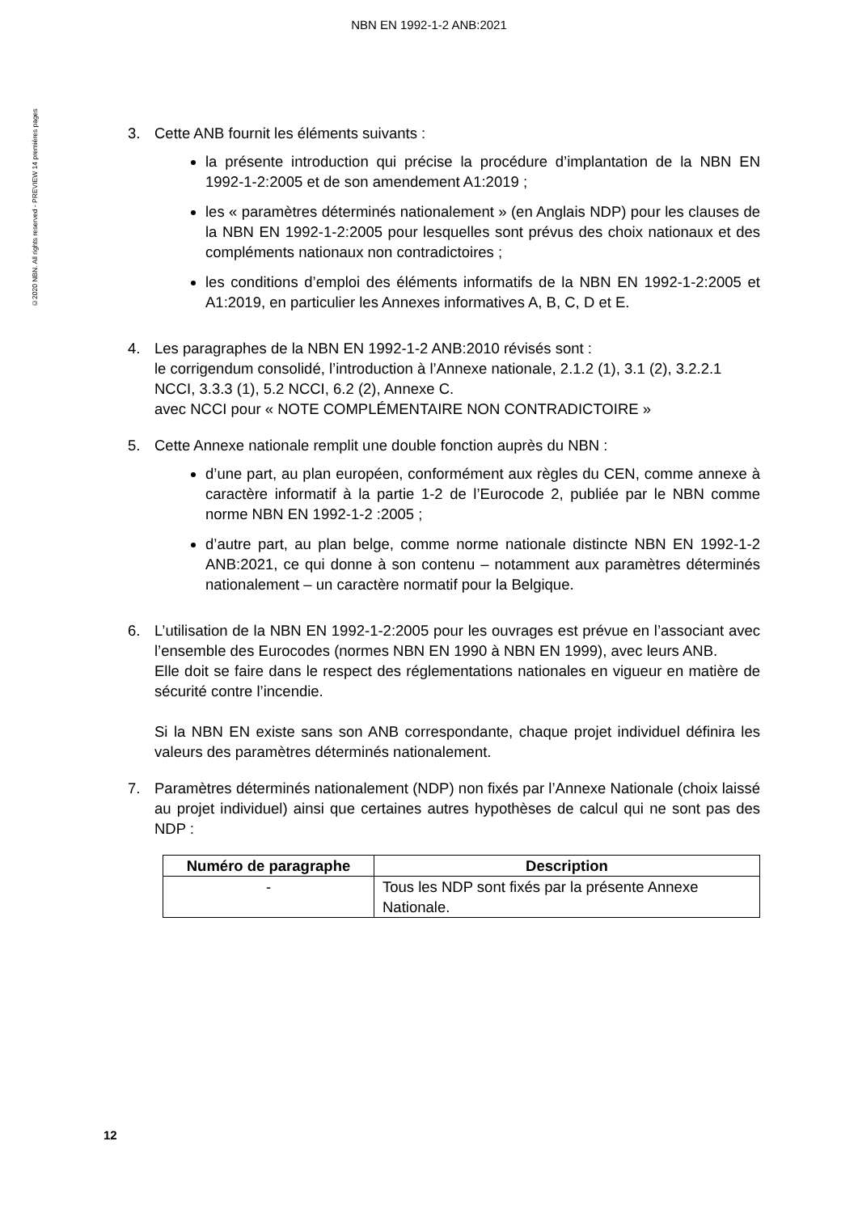NBN EN 1992-1-2 ANB:2021
©2020 NBN. All rights reserved - PREVIEW 14 premières pages
3. Cette ANB fournit les éléments suivants :
la présente introduction qui précise la procédure d’implantation de la NBN EN 1992-1-2:2005 et de son amendement A1:2019 ;
les « paramètres déterminés nationalement » (en Anglais NDP) pour les clauses de la NBN EN 1992-1-2:2005 pour lesquelles sont prévus des choix nationaux et des compléments nationaux non contradictoires ;
les conditions d’emploi des éléments informatifs de la NBN EN 1992-1-2:2005 et A1:2019, en particulier les Annexes informatives A, B, C, D et E.
4. Les paragraphes de la NBN EN 1992-1-2 ANB:2010 révisés sont :
le corrigendum consolidé, l’introduction à l’Annexe nationale, 2.1.2 (1), 3.1 (2), 3.2.2.1 NCCI, 3.3.3 (1), 5.2 NCCI, 6.2 (2), Annexe C.
avec NCCI pour « NOTE COMPLÉMENTAIRE NON CONTRADICTOIRE »
5. Cette Annexe nationale remplit une double fonction auprès du NBN :
d’une part, au plan européen, conformément aux règles du CEN, comme annexe à caractère informatif à la partie 1-2 de l’Eurocode 2, publiée par le NBN comme norme NBN EN 1992-1-2 :2005 ;
d’autre part, au plan belge, comme norme nationale distincte NBN EN 1992-1-2 ANB:2021, ce qui donne à son contenu – notamment aux paramètres déterminés nationalement – un caractère normatif pour la Belgique.
6. L’utilisation de la NBN EN 1992-1-2:2005 pour les ouvrages est prévue en l’associant avec l’ensemble des Eurocodes (normes NBN EN 1990 à NBN EN 1999), avec leurs ANB.
Elle doit se faire dans le respect des réglementations nationales en vigueur en matière de sécurité contre l’incendie.
Si la NBN EN existe sans son ANB correspondante, chaque projet individuel définira les valeurs des paramètres déterminés nationalement.
7. Paramètres déterminés nationalement (NDP) non fixés par l’Annexe Nationale (choix laissé au projet individuel) ainsi que certaines autres hypothèses de calcul qui ne sont pas des NDP :
| Numéro de paragraphe | Description |
| --- | --- |
| - | Tous les NDP sont fixés par la présente Annexe Nationale. |
12